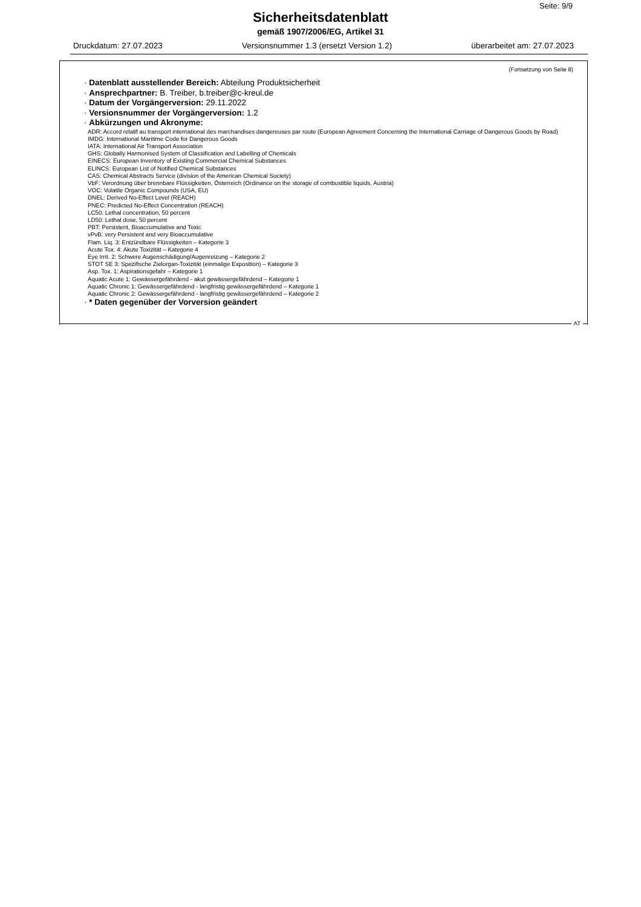Seite: 9/9
Sicherheitsdatenblatt
gemäß 1907/2006/EG, Artikel 31
Druckdatum: 27.07.2023 Versionsnummer 1.3 (ersetzt Version 1.2) überarbeitet am: 27.07.2023
(Fortsetzung von Seite 8)
· Datenblatt ausstellender Bereich: Abteilung Produktsicherheit
· Ansprechpartner: B. Treiber, b.treiber@c-kreul.de
· Datum der Vorgängerversion: 29.11.2022
· Versionsnummer der Vorgängerversion: 1.2
· Abkürzungen und Akronyme:
ADR: Accord relatif au transport international des marchandises dangereuses par route (European Agreement Concerning the International Carriage of Dangerous Goods by Road)
IMDG: International Maritime Code for Dangerous Goods
IATA: International Air Transport Association
GHS: Globally Harmonised System of Classification and Labelling of Chemicals
EINECS: European Inventory of Existing Commercial Chemical Substances
ELINCS: European List of Notified Chemical Substances
CAS: Chemical Abstracts Service (division of the American Chemical Society)
VbF: Verordnung über brennbare Flüssigkeiten, Österreich (Ordinance on the storage of combustible liquids, Austria)
VOC: Volatile Organic Compounds (USA, EU)
DNEL: Derived No-Effect Level (REACH)
PNEC: Predicted No-Effect Concentration (REACH)
LC50: Lethal concentration, 50 percent
LD50: Lethal dose, 50 percent
PBT: Persistent, Bioaccumulative and Toxic
vPvB: very Persistent and very Bioaccumulative
Flam. Liq. 3: Entzündbare Flüssigkeiten – Kategorie 3
Acute Tox. 4: Akute Toxizität – Kategorie 4
Eye Irrit. 2: Schwere Augenschädigung/Augenreizung – Kategorie 2
STOT SE 3: Spezifische Zielorgan-Toxizität (einmalige Exposition) – Kategorie 3
Asp. Tox. 1: Aspirationsgefahr – Kategorie 1
Aquatic Acute 1: Gewässergefährdend - akut gewässergefährdend – Kategorie 1
Aquatic Chronic 1: Gewässergefährdend - langfristig gewässergefährdend – Kategorie 1
Aquatic Chronic 2: Gewässergefährdend - langfristig gewässergefährdend – Kategorie 2
· * Daten gegenüber der Vorversion geändert
AT